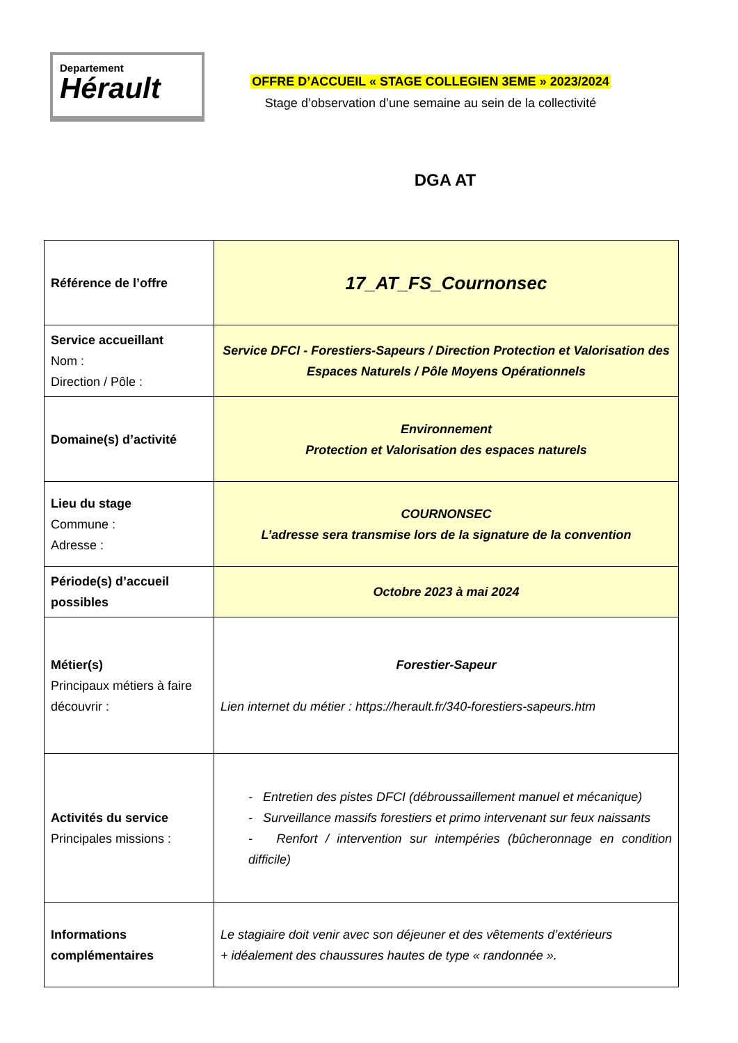Departement
Hérault
OFFRE D’ACCUEIL « STAGE COLLEGIEN 3EME » 2023/2024
Stage d’observation d’une semaine au sein de la collectivité
DGA AT
| Référence de l’offre | 17_AT_FS_Cournonsec |
| Service accueillant Nom : Direction / Pôle : | Service DFCI - Forestiers-Sapeurs / Direction Protection et Valorisation des Espaces Naturels / Pôle Moyens Opérationnels |
| Domaine(s) d’activité | Environnement Protection et Valorisation des espaces naturels |
| Lieu du stage Commune : Adresse : | COURNONSEC L’adresse sera transmise lors de la signature de la convention |
| Période(s) d’accueil possibles | Octobre 2023 à mai 2024 |
| Métier(s) Principaux métiers à faire découvrir : | Forestier-Sapeur Lien internet du métier : https://herault.fr/340-forestiers-sapeurs.htm |
| Activités du service Principales missions : | - Entretien des pistes DFCI (débroussaillement manuel et mécanique) - Surveillance massifs forestiers et primo intervenant sur feux naissants - Renfort / intervention sur intempéries (bûcheronnage en condition difficile) |
| Informations complémentaires | Le stagiaire doit venir avec son déjeuner et des vêtements d’extérieurs + idéalement des chaussures hautes de type « randonnée ». |